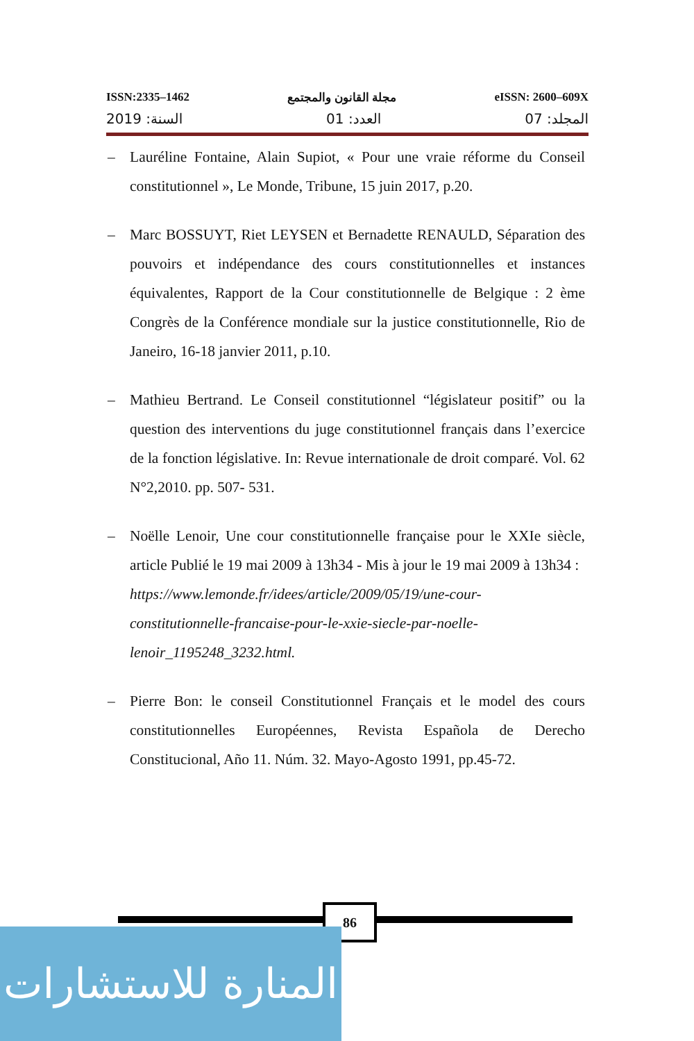ISSN:2335–1462 مجلة القانون والمجتمع eISSN: 2600–609X
السنة: 2019 العدد: 01 المجلد: 07
– Lauréline Fontaine, Alain Supiot, « Pour une vraie réforme du Conseil constitutionnel », Le Monde, Tribune, 15 juin 2017, p.20.
– Marc BOSSUYT, Riet LEYSEN et Bernadette RENAULD, Séparation des pouvoirs et indépendance des cours constitutionnelles et instances équivalentes, Rapport de la Cour constitutionnelle de Belgique : 2 ème Congrès de la Conférence mondiale sur la justice constitutionnelle, Rio de Janeiro, 16-18 janvier 2011, p.10.
– Mathieu Bertrand. Le Conseil constitutionnel “législateur positif” ou la question des interventions du juge constitutionnel français dans l’exercice de la fonction législative. In: Revue internationale de droit comparé. Vol. 62 N°2,2010. pp. 507- 531.
– Noëlle Lenoir, Une cour constitutionnelle française pour le XXIe siècle, article Publié le 19 mai 2009 à 13h34 - Mis à jour le 19 mai 2009 à 13h34 :
https://www.lemonde.fr/idees/article/2009/05/19/une-cour-constitutionnelle-francaise-pour-le-xxie-siecle-par-noelle-lenoir_1195248_3232.html.
– Pierre Bon: le conseil Constitutionnel Français et le model des cours constitutionnelles Européennes, Revista Española de Derecho Constitucional, Año 11. Núm. 32. Mayo-Agosto 1991, pp.45-72.
86
المنارة للاستشارات